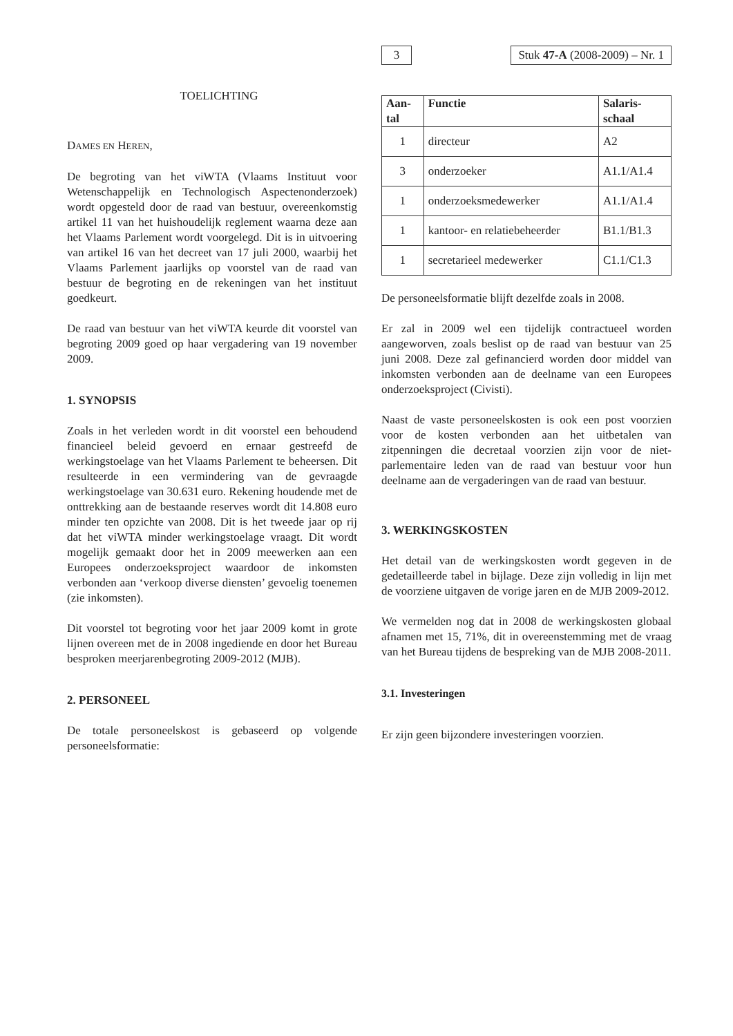TOELICHTING
DAMES EN HEREN,
De begroting van het viWTA (Vlaams Instituut voor Wetenschappelijk en Technologisch Aspectenonderzoek) wordt opgesteld door de raad van bestuur, overeenkomstig artikel 11 van het huishoudelijk reglement waarna deze aan het Vlaams Parlement wordt voorgelegd. Dit is in uitvoering van artikel 16 van het decreet van 17 juli 2000, waarbij het Vlaams Parlement jaarlijks op voorstel van de raad van bestuur de begroting en de rekeningen van het instituut goedkeurt.
De raad van bestuur van het viWTA keurde dit voorstel van begroting 2009 goed op haar vergadering van 19 november 2009.
1. SYNOPSIS
Zoals in het verleden wordt in dit voorstel een behoudend financieel beleid gevoerd en ernaar gestreefd de werkingstoelage van het Vlaams Parlement te beheersen. Dit resulteerde in een vermindering van de gevraagde werkingstoelage van 30.631 euro. Rekening houdende met de onttrekking aan de bestaande reserves wordt dit 14.808 euro minder ten opzichte van 2008. Dit is het tweede jaar op rij dat het viWTA minder werkingstoelage vraagt. Dit wordt mogelijk gemaakt door het in 2009 meewerken aan een Europees onderzoeksproject waardoor de inkomsten verbonden aan ‘verkoop diverse diensten’ gevoelig toenemen (zie inkomsten).
Dit voorstel tot begroting voor het jaar 2009 komt in grote lijnen overeen met de in 2008 ingediende en door het Bureau besproken meerjarenbegroting 2009-2012 (MJB).
2. PERSONEEL
De totale personeelskost is gebaseerd op volgende personeelsformatie:
3 Stuk 47-A (2008-2009) – Nr. 1
| Aan- tal | Functie | Salaris- schaal |
| --- | --- | --- |
| 1 | directeur | A2 |
| 3 | onderzoeker | A1.1/A1.4 |
| 1 | onderzoeksmedewerker | A1.1/A1.4 |
| 1 | kantoor- en relatiebeheerder | B1.1/B1.3 |
| 1 | secretarieel medewerker | C1.1/C1.3 |
De personeelsformatie blijft dezelfde zoals in 2008.
Er zal in 2009 wel een tijdelijk contractueel worden aangeworven, zoals beslist op de raad van bestuur van 25 juni 2008. Deze zal gefinancierd worden door middel van inkomsten verbonden aan de deelname van een Europees onderzoeksproject (Civisti).
Naast de vaste personeelskosten is ook een post voorzien voor de kosten verbonden aan het uitbetalen van zitpenningen die decretaal voorzien zijn voor de niet-parlementaire leden van de raad van bestuur voor hun deelname aan de vergaderingen van de raad van bestuur.
3. WERKINGSKOSTEN
Het detail van de werkingskosten wordt gegeven in de gedetailleerde tabel in bijlage. Deze zijn volledig in lijn met de voorziene uitgaven de vorige jaren en de MJB 2009-2012.
We vermelden nog dat in 2008 de werkingskosten globaal afnamen met 15, 71%, dit in overeenstemming met de vraag van het Bureau tijdens de bespreking van de MJB 2008-2011.
3.1. Investeringen
Er zijn geen bijzondere investeringen voorzien.